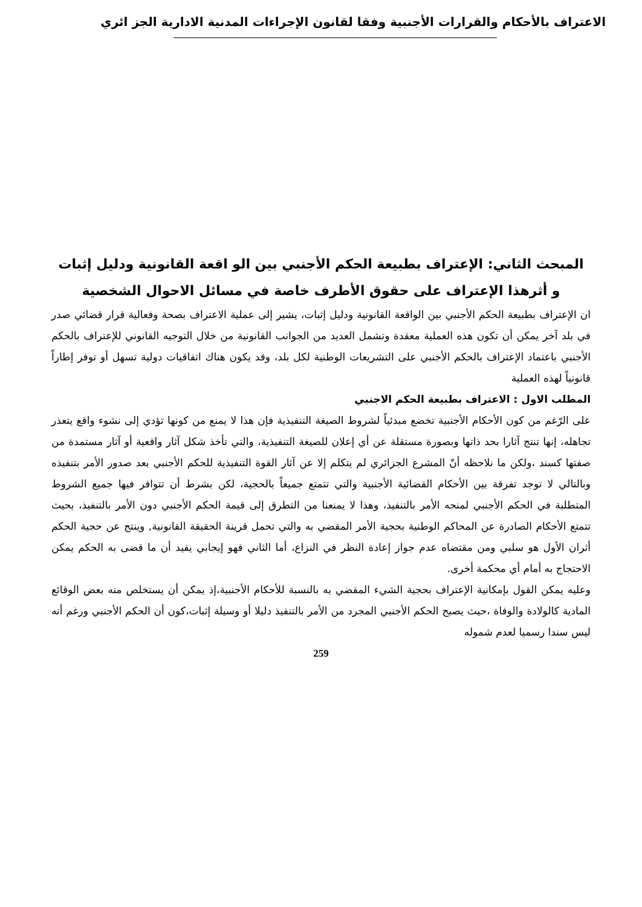الاعتراف بالأحكام والقرارات الأجنبية وفقا لقانون الإجراءات المدنية الادارية الجز ائري
المبحث الثاني: الإعتراف بطبيعة الحكم الأجنبي بين الو اقعة القانونية ودليل إثبات
و أثرهذا الإعتراف على حقوق الأطرف خاصة في مسائل الاحوال الشخصية
ان الإعتراف بطبيعة الحكم الأجنبي بين الواقعة القانونية ودليل إثبات، يشير إلى عملية الاعتراف بصحة وفعالية قرار قضائي صدر في بلد آخر يمكن أن تكون هذه العملية معقدة وتشمل العديد من الجوانب القانونية من خلال التوجيه القانوني للإعتراف بالحكم الأجنبي باعتماد الإعتراف بالحكم الأجنبي على التشريعات الوطنية لكل بلد، وقد يكون هناك اتفاقيات دولية تسهل أو توفر إطاراً قانونياً لهذه العملية
المطلب الاول : الاعتراف بطبيعة الحكم الاجنبي
على الرّغم من كون الأحكام الأجنبية تخضع مبدئياً لشروط الصيغة التنفيذية فإن هذا لا يمنع من كونها تؤدي إلى نشوء واقع يتعذر تجاهله، إنها تنتج آثارا بحد ذاتها وبصورة مستقلة عن أي إعلان للصيغة التنفيذية، والتي تأخذ شكل آثار واقعية أو آثار مستمدة من صفتها كسند ،ولكن ما نلاحظه أنّ المشرع الجزائري لم يتكلم إلا عن آثار القوة التنفيذية للحكم الأجنبي بعد صدور الأمر بتنفيذه وبالتالي لا توجد تفرقة بين الأحكام القضائية الأجنبية والتي تتمتع جميعاً بالحجية، لكن بشرط أن تتوافر فيها جميع الشروط المتطلبة في الحكم الأجنبي لمنحه الأمر بالتنفيذ، وهذا لا يمنعنا من التطرق إلى قيمة الحكم الأجنبي دون الأمر بالتنفيذ، بحيث تتمتع الأحكام الصادرة عن المحاكم الوطنية بحجية الأمر المقضي به والتي تحمل قرينة الحقيقة القانونية, وينتج عن حجية الحكم أثران الأول هو سلبي ومن مقتضاه عدم جواز إعادة النظر في النزاع، أما الثاني فهو إيجابي يفيد أن ما قضى به الحكم يمكن الاحتجاج به أمام أي محكمة أخرى.
وعليه يمكن القول بإمكانية الإعتراف بحجية الشيء المقضي به بالنسبة للأحكام الأجنبية،إذ يمكن أن يستخلص منه بعض الوقائع المادية كالولادة والوفاة ،حيث يصبح الحكم الأجنبي المجرد من الأمر بالتنفيذ دليلا أو وسيلة إثبات،كون أن الحكم الأجنبي ورغم أنه ليس سندا رسميا لعدم شموله
259